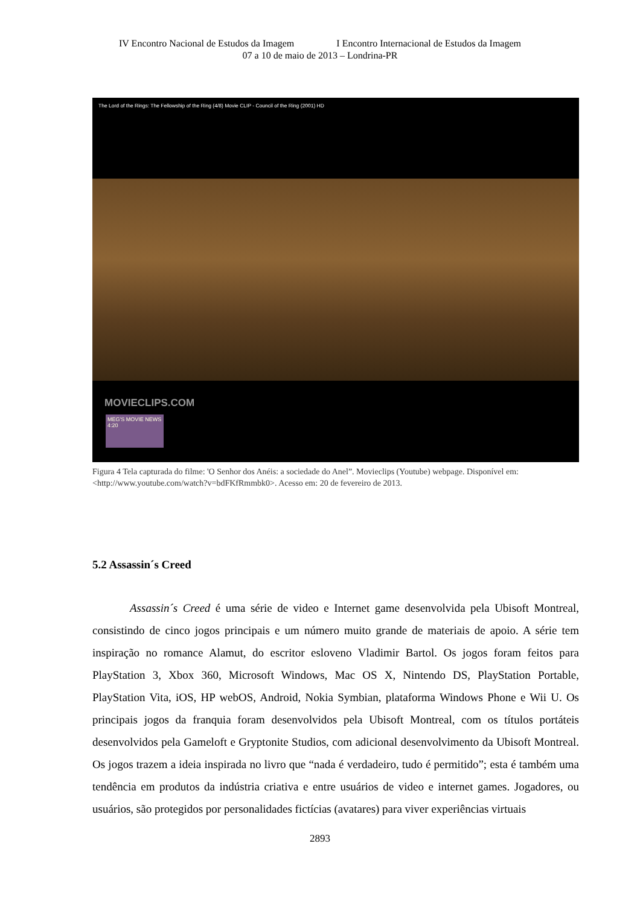IV Encontro Nacional de Estudos da Imagem I Encontro Internacional de Estudos da Imagem
07 a 10 de maio de 2013 – Londrina-PR
The Lord of the Rings: The Fellowship of the Ring (4/8) Movie CLIP - Council of the Ring (2001) HD
MOVIECLIPS.COM
MEG'S MOVIE NEWS 4:20
Figura 4 Tela capturada do filme: 'O Senhor dos Anéis: a sociedade do Anel”. Movieclips (Youtube) webpage. Disponível em: <http://www.youtube.com/watch?v=bdFKfRmmbk0>. Acesso em: 20 de fevereiro de 2013.
5.2 Assassin´s Creed
Assassin´s Creed é uma série de video e Internet game desenvolvida pela Ubisoft Montreal, consistindo de cinco jogos principais e um número muito grande de materiais de apoio. A série tem inspiração no romance Alamut, do escritor esloveno Vladimir Bartol. Os jogos foram feitos para PlayStation 3, Xbox 360, Microsoft Windows, Mac OS X, Nintendo DS, PlayStation Portable, PlayStation Vita, iOS, HP webOS, Android, Nokia Symbian, plataforma Windows Phone e Wii U. Os principais jogos da franquia foram desenvolvidos pela Ubisoft Montreal, com os títulos portáteis desenvolvidos pela Gameloft e Gryptonite Studios, com adicional desenvolvimento da Ubisoft Montreal. Os jogos trazem a ideia inspirada no livro que “nada é verdadeiro, tudo é permitido”; esta é também uma tendência em produtos da indústria criativa e entre usuários de video e internet games. Jogadores, ou usuários, são protegidos por personalidades fictícias (avatares) para viver experiências virtuais
2893